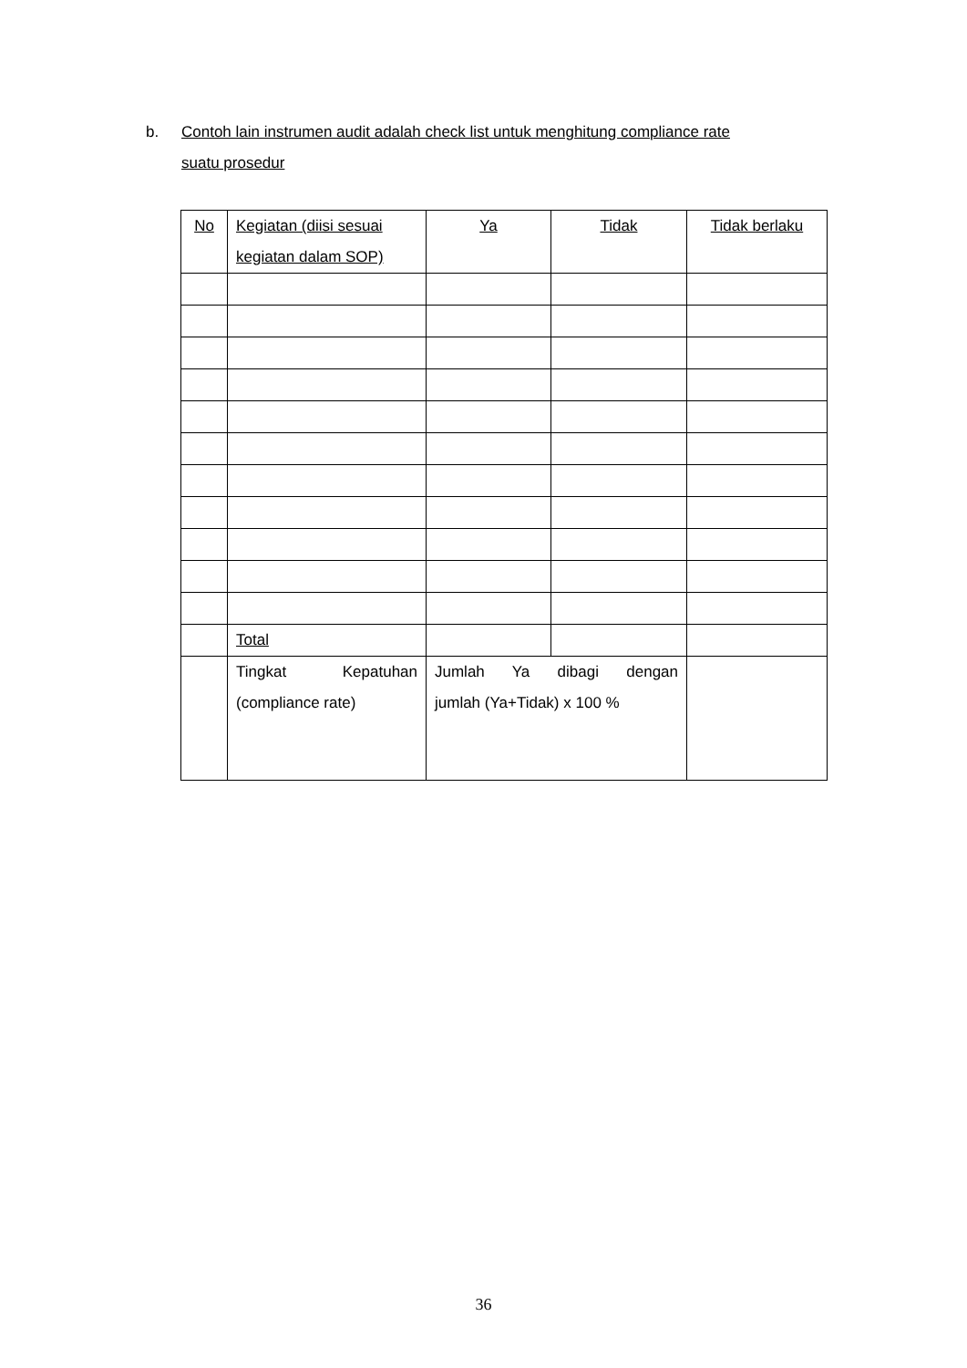b. Contoh lain instrumen audit adalah check list untuk menghitung compliance rate
suatu prosedur
| No | Kegiatan (diisi sesuai kegiatan dalam SOP) | Ya | Tidak | Tidak berlaku |
| | Total | | | |
| | Tingkat Kepatuhan (compliance rate) | Jumlah Ya dibagi dengan jumlah (Ya+Tidak) x 100 % | | |
36